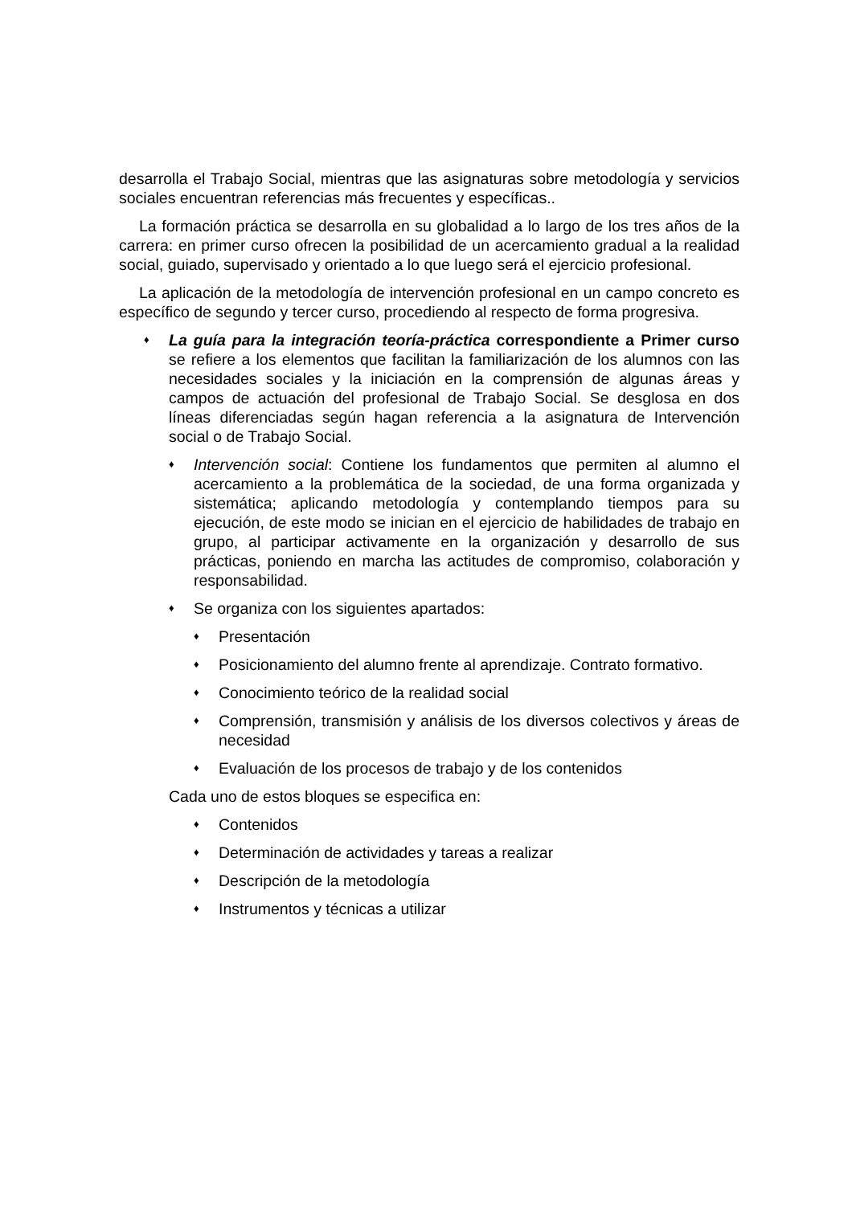desarrolla el Trabajo Social, mientras que las asignaturas sobre metodología y servicios sociales encuentran referencias más frecuentes y específicas..
La formación práctica se desarrolla en su globalidad a lo largo de los tres años de la carrera: en primer curso ofrecen la posibilidad de un acercamiento gradual a la realidad social, guiado, supervisado y orientado a lo que luego será el ejercicio profesional.
La aplicación de la metodología de intervención profesional en un campo concreto es específico de segundo y tercer curso, procediendo al respecto de forma progresiva.
♦
La guía para la integración teoría-práctica correspondiente a Primer curso se refiere a los elementos que facilitan la familiarización de los alumnos con las necesidades sociales y la iniciación en la comprensión de algunas áreas y campos de actuación del profesional de Trabajo Social. Se desglosa en dos líneas diferenciadas según hagan referencia a la asignatura de Intervención social o de Trabajo Social.
♦
Intervención social: Contiene los fundamentos que permiten al alumno el acercamiento a la problemática de la sociedad, de una forma organizada y sistemática; aplicando metodología y contemplando tiempos para su ejecución, de este modo se inician en el ejercicio de habilidades de trabajo en grupo, al participar activamente en la organización y desarrollo de sus prácticas, poniendo en marcha las actitudes de compromiso, colaboración y responsabilidad.
♦
Se organiza con los siguientes apartados:
♦
Presentación
♦
Posicionamiento del alumno frente al aprendizaje. Contrato formativo.
♦
Conocimiento teórico de la realidad social
♦
Comprensión, transmisión y análisis de los diversos colectivos y áreas de necesidad
♦
Evaluación de los procesos de trabajo y de los contenidos
Cada uno de estos bloques se especifica en:
♦
Contenidos
♦
Determinación de actividades y tareas a realizar
♦
Descripción de la metodología
♦
Instrumentos y técnicas a utilizar